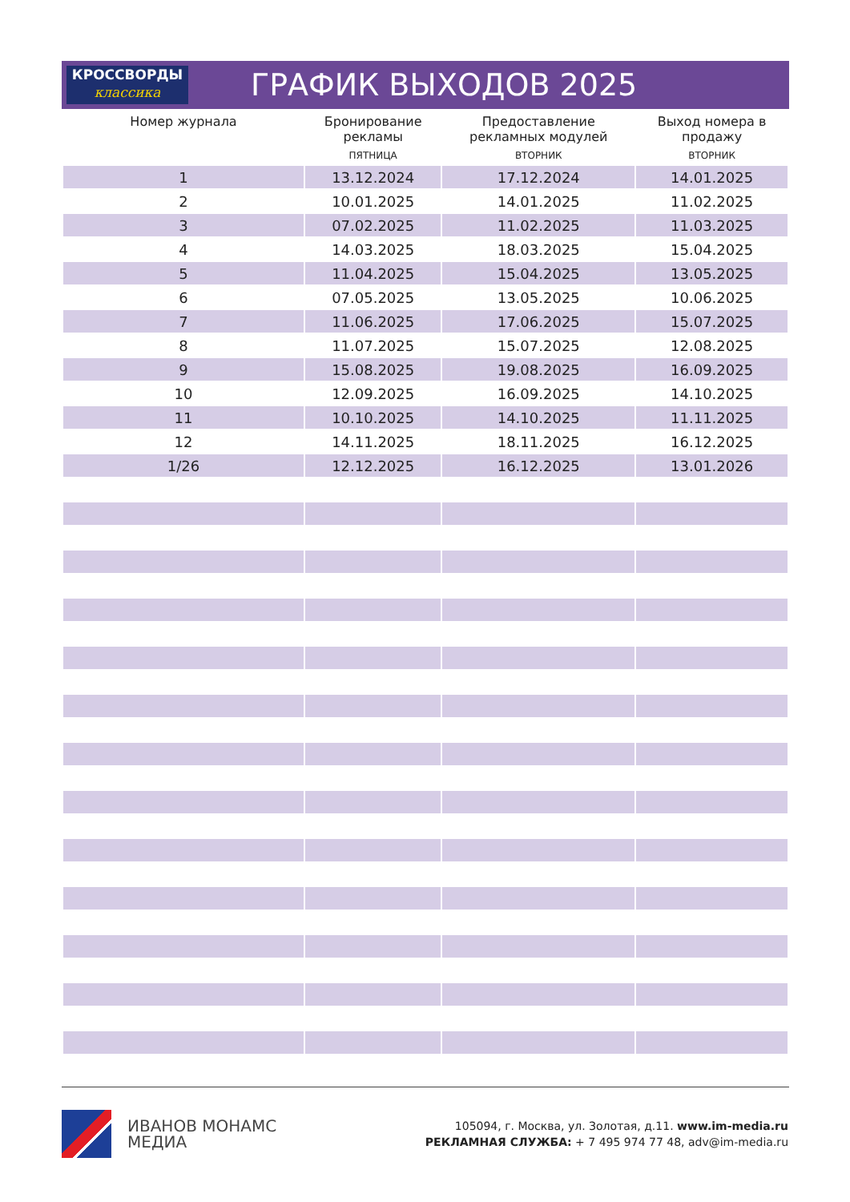КРОССВОРДЫ
классика
ГРАФИК ВЫХОДОВ 2025
| Номер журнала | Бронирование рекламы | Предоставление рекламных модулей | Выход номера в продажу |
| --- | --- | --- | --- |
| | ПЯТНИЦА | ВТОРНИК | ВТОРНИК |
| 1 | 13.12.2024 | 17.12.2024 | 14.01.2025 |
| 2 | 10.01.2025 | 14.01.2025 | 11.02.2025 |
| 3 | 07.02.2025 | 11.02.2025 | 11.03.2025 |
| 4 | 14.03.2025 | 18.03.2025 | 15.04.2025 |
| 5 | 11.04.2025 | 15.04.2025 | 13.05.2025 |
| 6 | 07.05.2025 | 13.05.2025 | 10.06.2025 |
| 7 | 11.06.2025 | 17.06.2025 | 15.07.2025 |
| 8 | 11.07.2025 | 15.07.2025 | 12.08.2025 |
| 9 | 15.08.2025 | 19.08.2025 | 16.09.2025 |
| 10 | 12.09.2025 | 16.09.2025 | 14.10.2025 |
| 11 | 10.10.2025 | 14.10.2025 | 11.11.2025 |
| 12 | 14.11.2025 | 18.11.2025 | 16.12.2025 |
| 1/26 | 12.12.2025 | 16.12.2025 | 13.01.2026 |
ИВАНОВ МОНАМС
МЕДИА
105094, г. Москва, ул. Золотая, д.11. www.im-media.ru
РЕКЛАМНАЯ СЛУЖБА: + 7 495 974 77 48, adv@im-media.ru